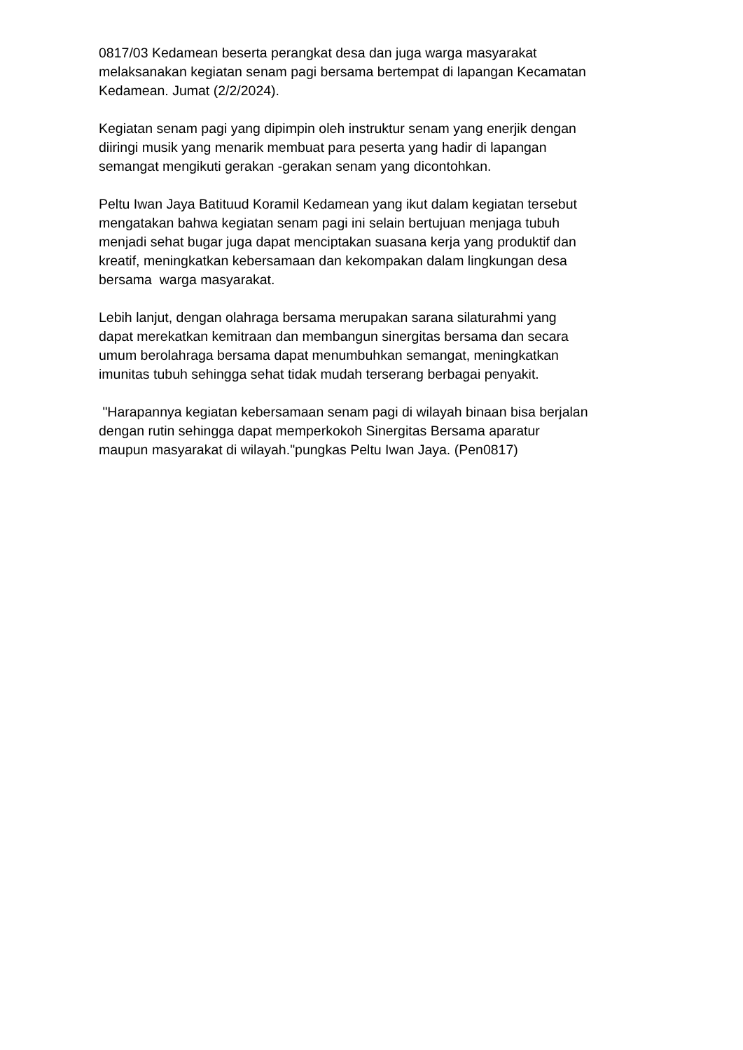0817/03 Kedamean beserta perangkat desa dan juga warga masyarakat
melaksanakan kegiatan senam pagi bersama bertempat di lapangan Kecamatan
Kedamean. Jumat (2/2/2024).
Kegiatan senam pagi yang dipimpin oleh instruktur senam yang enerjik dengan
diiringi musik yang menarik membuat para peserta yang hadir di lapangan
semangat mengikuti gerakan -gerakan senam yang dicontohkan.
Peltu Iwan Jaya Batituud Koramil Kedamean yang ikut dalam kegiatan tersebut
mengatakan bahwa kegiatan senam pagi ini selain bertujuan menjaga tubuh
menjadi sehat bugar juga dapat menciptakan suasana kerja yang produktif dan
kreatif, meningkatkan kebersamaan dan kekompakan dalam lingkungan desa
bersama warga masyarakat.
Lebih lanjut, dengan olahraga bersama merupakan sarana silaturahmi yang
dapat merekatkan kemitraan dan membangun sinergitas bersama dan secara
umum berolahraga bersama dapat menumbuhkan semangat, meningkatkan
imunitas tubuh sehingga sehat tidak mudah terserang berbagai penyakit.
"Harapannya kegiatan kebersamaan senam pagi di wilayah binaan bisa berjalan
dengan rutin sehingga dapat memperkokoh Sinergitas Bersama aparatur
maupun masyarakat di wilayah."pungkas Peltu Iwan Jaya. (Pen0817)